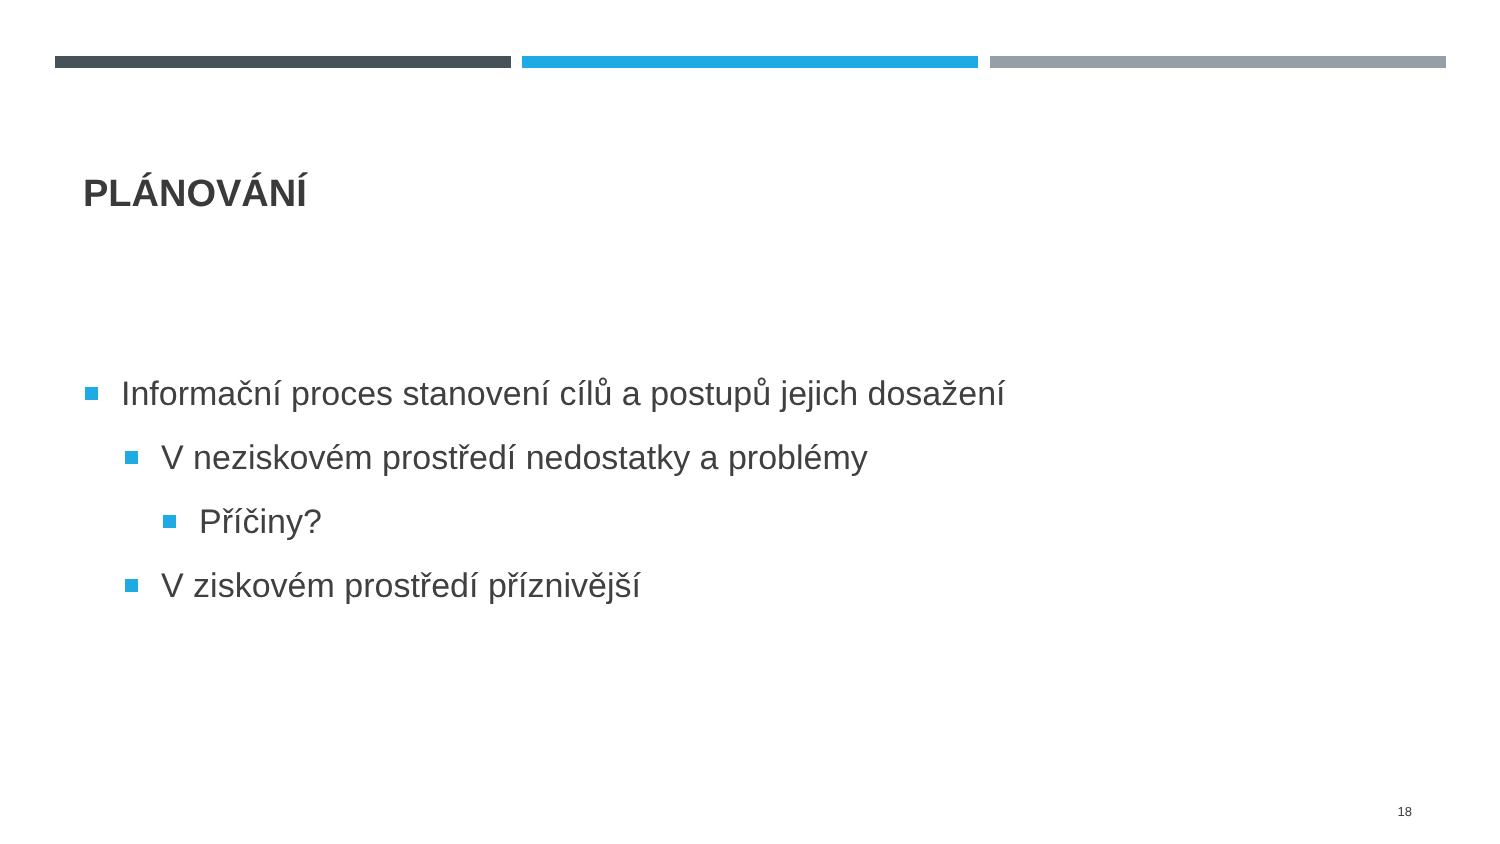PLÁNOVÁNÍ
Informační proces stanovení cílů a postupů jejich dosažení
V neziskovém prostředí nedostatky a problémy
Příčiny?
V ziskovém prostředí příznivější
18